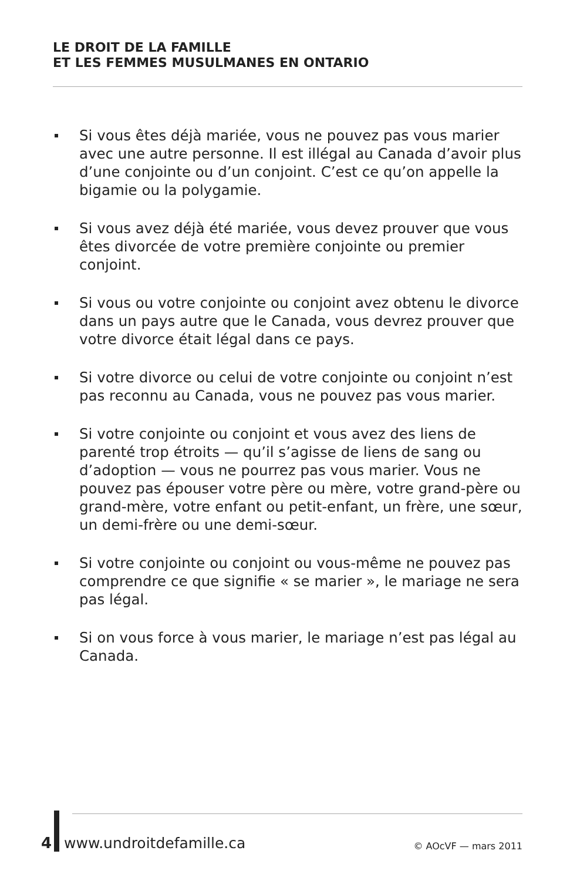LE DROIT DE LA FAMILLE
ET LES FEMMES MUSULMANES EN ONTARIO
Si vous êtes déjà mariée, vous ne pouvez pas vous marier avec une autre personne. Il est illégal au Canada d’avoir plus d’une conjointe ou d’un conjoint. C’est ce qu’on appelle la bigamie ou la polygamie.
Si vous avez déjà été mariée, vous devez prouver que vous êtes divorcée de votre première conjointe ou premier conjoint.
Si vous ou votre conjointe ou conjoint avez obtenu le divorce dans un pays autre que le Canada, vous devrez prouver que votre divorce était légal dans ce pays.
Si votre divorce ou celui de votre conjointe ou conjoint n’est pas reconnu au Canada, vous ne pouvez pas vous marier.
Si votre conjointe ou conjoint et vous avez des liens de parenté trop étroits — qu’il s’agisse de liens de sang ou d’adoption — vous ne pourrez pas vous marier. Vous ne pouvez pas épouser votre père ou mère, votre grand-père ou grand-mère, votre enfant ou petit-enfant, un frère, une sœur, un demi-frère ou une demi-sœur.
Si votre conjointe ou conjoint ou vous-même ne pouvez pas comprendre ce que signifie « se marier », le mariage ne sera pas légal.
Si on vous force à vous marier, le mariage n’est pas légal au Canada.
4 www.undroitdefamille.ca © AOcVF — mars 2011